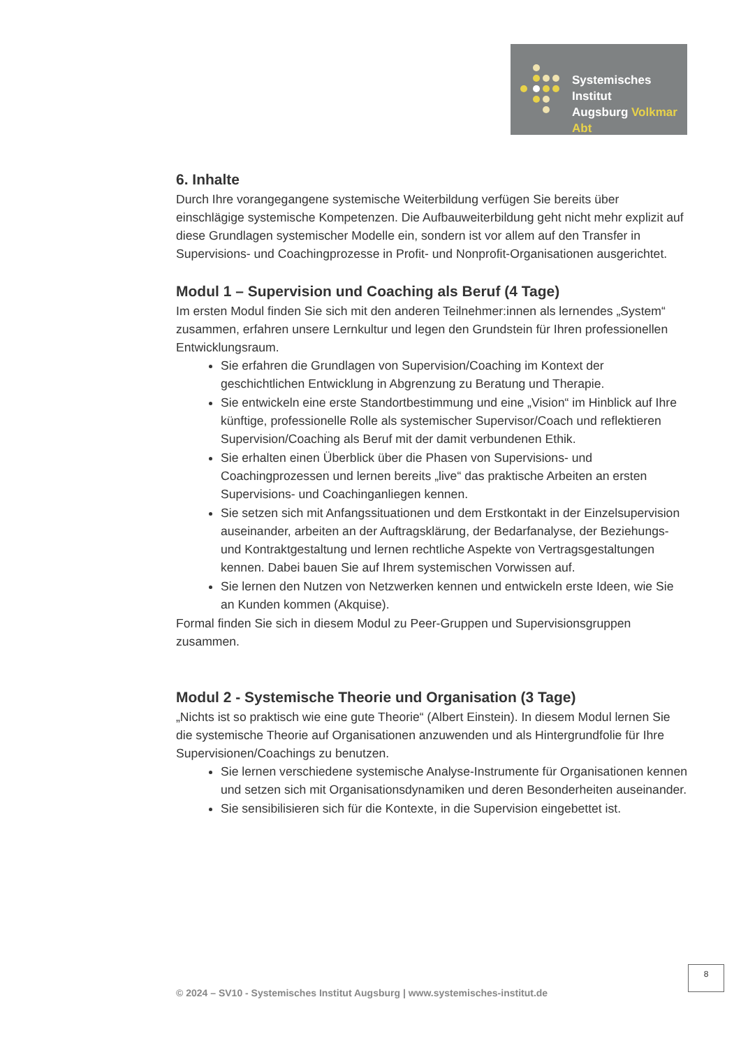Systemisches Institut
Augsburg Volkmar Abt
6. Inhalte
Durch Ihre vorangegangene systemische Weiterbildung verfügen Sie bereits über einschlägige systemische Kompetenzen. Die Aufbauweiterbildung geht nicht mehr explizit auf diese Grundlagen systemischer Modelle ein, sondern ist vor allem auf den Transfer in Supervisions- und Coachingprozesse in Profit- und Nonprofit-Organisationen ausgerichtet.
Modul 1 – Supervision und Coaching als Beruf (4 Tage)
Im ersten Modul finden Sie sich mit den anderen Teilnehmer:innen als lernendes „System“ zusammen, erfahren unsere Lernkultur und legen den Grundstein für Ihren professionellen Entwicklungsraum.
Sie erfahren die Grundlagen von Supervision/Coaching im Kontext der geschichtlichen Entwicklung in Abgrenzung zu Beratung und Therapie.
Sie entwickeln eine erste Standortbestimmung und eine „Vision“ im Hinblick auf Ihre künftige, professionelle Rolle als systemischer Supervisor/Coach und reflektieren Supervision/Coaching als Beruf mit der damit verbundenen Ethik.
Sie erhalten einen Überblick über die Phasen von Supervisions- und Coachingprozessen und lernen bereits „live“ das praktische Arbeiten an ersten Supervisions- und Coachinganliegen kennen.
Sie setzen sich mit Anfangssituationen und dem Erstkontakt in der Einzelsupervision auseinander, arbeiten an der Auftragsklärung, der Bedarfanalyse, der Beziehungs- und Kontraktgestaltung und lernen rechtliche Aspekte von Vertragsgestaltungen kennen. Dabei bauen Sie auf Ihrem systemischen Vorwissen auf.
Sie lernen den Nutzen von Netzwerken kennen und entwickeln erste Ideen, wie Sie an Kunden kommen (Akquise).
Formal finden Sie sich in diesem Modul zu Peer-Gruppen und Supervisionsgruppen zusammen.
Modul 2 - Systemische Theorie und Organisation (3 Tage)
„Nichts ist so praktisch wie eine gute Theorie“ (Albert Einstein). In diesem Modul lernen Sie die systemische Theorie auf Organisationen anzuwenden und als Hintergrundfolie für Ihre Supervisionen/Coachings zu benutzen.
Sie lernen verschiedene systemische Analyse-Instrumente für Organisationen kennen und setzen sich mit Organisationsdynamiken und deren Besonderheiten auseinander.
Sie sensibilisieren sich für die Kontexte, in die Supervision eingebettet ist.
8
© 2024 – SV10 - Systemisches Institut Augsburg | www.systemisches-institut.de